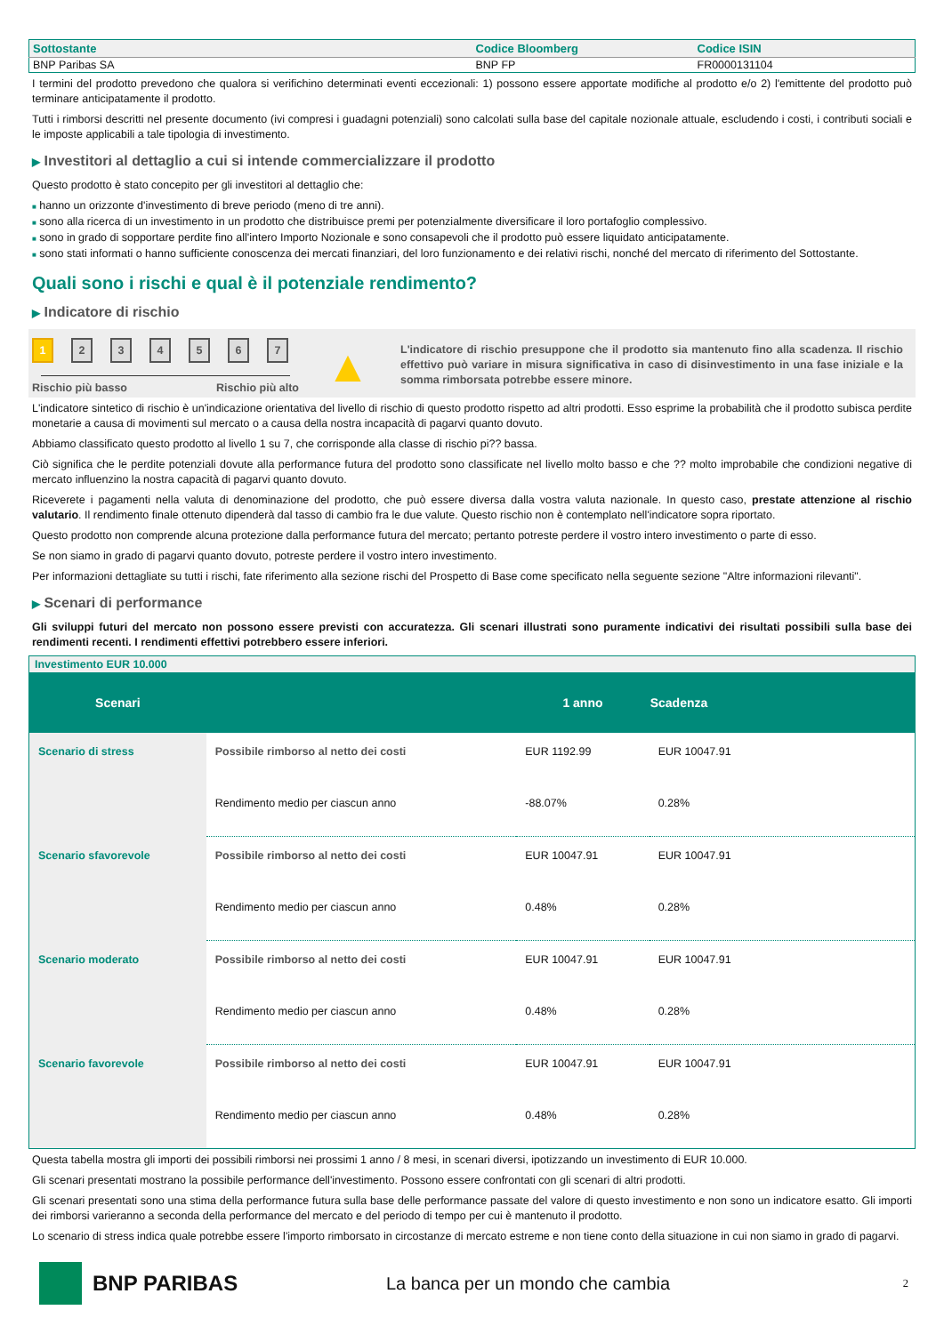| Sottostante | Codice Bloomberg | Codice ISIN |
| --- | --- | --- |
| BNP Paribas SA | BNP FP | FR0000131104 |
I termini del prodotto prevedono che qualora si verifichino determinati eventi eccezionali: 1) possono essere apportate modifiche al prodotto e/o 2) l'emittente del prodotto può terminare anticipatamente il prodotto.
Tutti i rimborsi descritti nel presente documento (ivi compresi i guadagni potenziali) sono calcolati sulla base del capitale nozionale attuale, escludendo i costi, i contributi sociali e le imposte applicabili a tale tipologia di investimento.
▶ Investitori al dettaglio a cui si intende commercializzare il prodotto
Questo prodotto è stato concepito per gli investitori al dettaglio che:
■ hanno un orizzonte d'investimento di breve periodo (meno di tre anni).
■ sono alla ricerca di un investimento in un prodotto che distribuisce premi per potenzialmente diversificare il loro portafoglio complessivo.
■ sono in grado di sopportare perdite fino all'intero Importo Nozionale e sono consapevoli che il prodotto può essere liquidato anticipatamente.
■ sono stati informati o hanno sufficiente conoscenza dei mercati finanziari, del loro funzionamento e dei relativi rischi, nonché del mercato di riferimento del Sottostante.
Quali sono i rischi e qual è il potenziale rendimento?
▶ Indicatore di rischio
1234567
Rischio più basso Rischio più alto
▲
L'indicatore di rischio presuppone che il prodotto sia mantenuto fino alla scadenza. Il rischio effettivo può variare in misura significativa in caso di disinvestimento in una fase iniziale e la somma rimborsata potrebbe essere minore.
L'indicatore sintetico di rischio è un'indicazione orientativa del livello di rischio di questo prodotto rispetto ad altri prodotti. Esso esprime la probabilità che il prodotto subisca perdite monetarie a causa di movimenti sul mercato o a causa della nostra incapacità di pagarvi quanto dovuto.
Abbiamo classificato questo prodotto al livello 1 su 7, che corrisponde alla classe di rischio pi?? bassa.
Ciò significa che le perdite potenziali dovute alla performance futura del prodotto sono classificate nel livello molto basso e che ?? molto improbabile che condizioni negative di mercato influenzino la nostra capacità di pagarvi quanto dovuto.
Riceverete i pagamenti nella valuta di denominazione del prodotto, che può essere diversa dalla vostra valuta nazionale. In questo caso, prestate attenzione al rischio valutario. Il rendimento finale ottenuto dipenderà dal tasso di cambio fra le due valute. Questo rischio non è contemplato nell'indicatore sopra riportato.
Questo prodotto non comprende alcuna protezione dalla performance futura del mercato; pertanto potreste perdere il vostro intero investimento o parte di esso.
Se non siamo in grado di pagarvi quanto dovuto, potreste perdere il vostro intero investimento.
Per informazioni dettagliate su tutti i rischi, fate riferimento alla sezione rischi del Prospetto di Base come specificato nella seguente sezione "Altre informazioni rilevanti".
▶ Scenari di performance
Gli sviluppi futuri del mercato non possono essere previsti con accuratezza. Gli scenari illustrati sono puramente indicativi dei risultati possibili sulla base dei rendimenti recenti. I rendimenti effettivi potrebbero essere inferiori.
| Investimento EUR 10.000 | | | |
| Scenari | | 1 anno | Scadenza |
| Scenario di stress | Possibile rimborso al netto dei costi | EUR 1192.99 | EUR 10047.91 |
| | Rendimento medio per ciascun anno | -88.07% | 0.28% |
| Scenario sfavorevole | Possibile rimborso al netto dei costi | EUR 10047.91 | EUR 10047.91 |
| | Rendimento medio per ciascun anno | 0.48% | 0.28% |
| Scenario moderato | Possibile rimborso al netto dei costi | EUR 10047.91 | EUR 10047.91 |
| | Rendimento medio per ciascun anno | 0.48% | 0.28% |
| Scenario favorevole | Possibile rimborso al netto dei costi | EUR 10047.91 | EUR 10047.91 |
| | Rendimento medio per ciascun anno | 0.48% | 0.28% |
Questa tabella mostra gli importi dei possibili rimborsi nei prossimi 1 anno / 8 mesi, in scenari diversi, ipotizzando un investimento di EUR 10.000.
Gli scenari presentati mostrano la possibile performance dell'investimento. Possono essere confrontati con gli scenari di altri prodotti.
Gli scenari presentati sono una stima della performance futura sulla base delle performance passate del valore di questo investimento e non sono un indicatore esatto. Gli importi dei rimborsi varieranno a seconda della performance del mercato e del periodo di tempo per cui è mantenuto il prodotto.
Lo scenario di stress indica quale potrebbe essere l'importo rimborsato in circostanze di mercato estreme e non tiene conto della situazione in cui non siamo in grado di pagarvi.
BNP PARIBAS La banca per un mondo che cambia 2